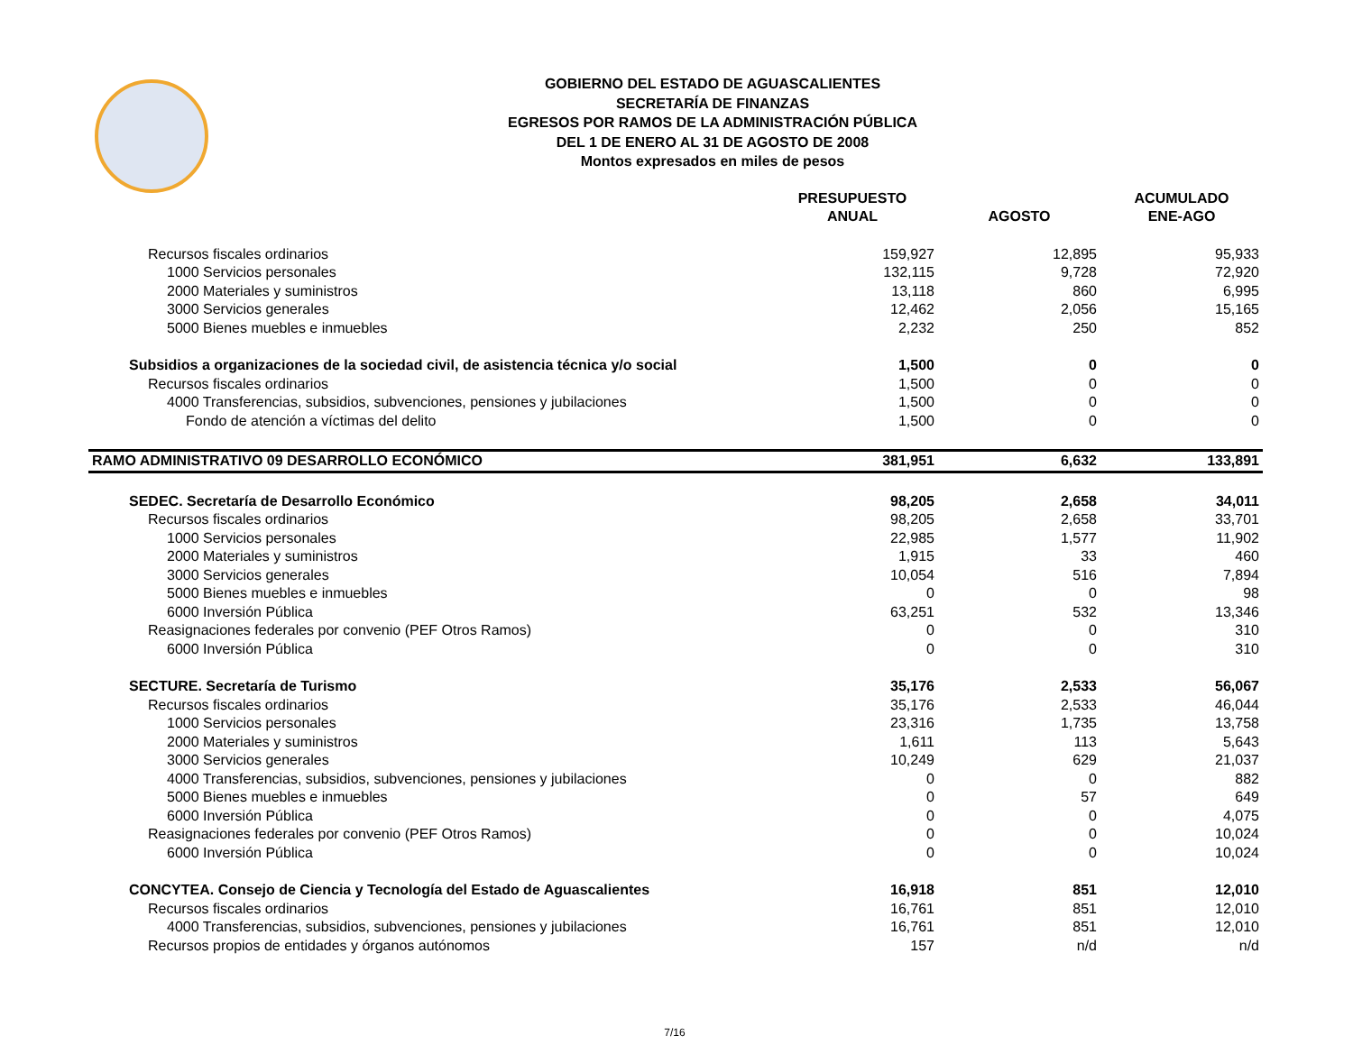GOBIERNO DEL ESTADO DE AGUASCALIENTES
SECRETARÍA DE FINANZAS
EGRESOS POR RAMOS DE LA ADMINISTRACIÓN PÚBLICA
DEL 1 DE ENERO AL 31 DE AGOSTO DE 2008
Montos expresados en miles de pesos
| | PRESUPUESTO ANUAL | AGOSTO | ACUMULADO ENE-AGO |
| --- | --- | --- | --- |
| Recursos fiscales ordinarios | 159,927 | 12,895 | 95,933 |
| 1000 Servicios personales | 132,115 | 9,728 | 72,920 |
| 2000 Materiales y suministros | 13,118 | 860 | 6,995 |
| 3000 Servicios generales | 12,462 | 2,056 | 15,165 |
| 5000 Bienes muebles e inmuebles | 2,232 | 250 | 852 |
| Subsidios a organizaciones de la sociedad civil, de asistencia técnica y/o social | 1,500 | 0 | 0 |
| Recursos fiscales ordinarios | 1,500 | 0 | 0 |
| 4000 Transferencias, subsidios, subvenciones, pensiones y jubilaciones | 1,500 | 0 | 0 |
| Fondo de atención a víctimas del delito | 1,500 | 0 | 0 |
| RAMO ADMINISTRATIVO 09 DESARROLLO ECONÓMICO | 381,951 | 6,632 | 133,891 |
| SEDEC. Secretaría de Desarrollo Económico | 98,205 | 2,658 | 34,011 |
| Recursos fiscales ordinarios | 98,205 | 2,658 | 33,701 |
| 1000 Servicios personales | 22,985 | 1,577 | 11,902 |
| 2000 Materiales y suministros | 1,915 | 33 | 460 |
| 3000 Servicios generales | 10,054 | 516 | 7,894 |
| 5000 Bienes muebles e inmuebles | 0 | 0 | 98 |
| 6000 Inversión Pública | 63,251 | 532 | 13,346 |
| Reasignaciones federales por convenio (PEF Otros Ramos) | 0 | 0 | 310 |
| 6000 Inversión Pública | 0 | 0 | 310 |
| SECTURE. Secretaría de Turismo | 35,176 | 2,533 | 56,067 |
| Recursos fiscales ordinarios | 35,176 | 2,533 | 46,044 |
| 1000 Servicios personales | 23,316 | 1,735 | 13,758 |
| 2000 Materiales y suministros | 1,611 | 113 | 5,643 |
| 3000 Servicios generales | 10,249 | 629 | 21,037 |
| 4000 Transferencias, subsidios, subvenciones, pensiones y jubilaciones | 0 | 0 | 882 |
| 5000 Bienes muebles e inmuebles | 0 | 57 | 649 |
| 6000 Inversión Pública | 0 | 0 | 4,075 |
| Reasignaciones federales por convenio (PEF Otros Ramos) | 0 | 0 | 10,024 |
| 6000 Inversión Pública | 0 | 0 | 10,024 |
| CONCYTEA. Consejo de Ciencia y Tecnología del Estado de Aguascalientes | 16,918 | 851 | 12,010 |
| Recursos fiscales ordinarios | 16,761 | 851 | 12,010 |
| 4000 Transferencias, subsidios, subvenciones, pensiones y jubilaciones | 16,761 | 851 | 12,010 |
| Recursos propios de entidades y órganos autónomos | 157 | n/d | n/d |
7/16